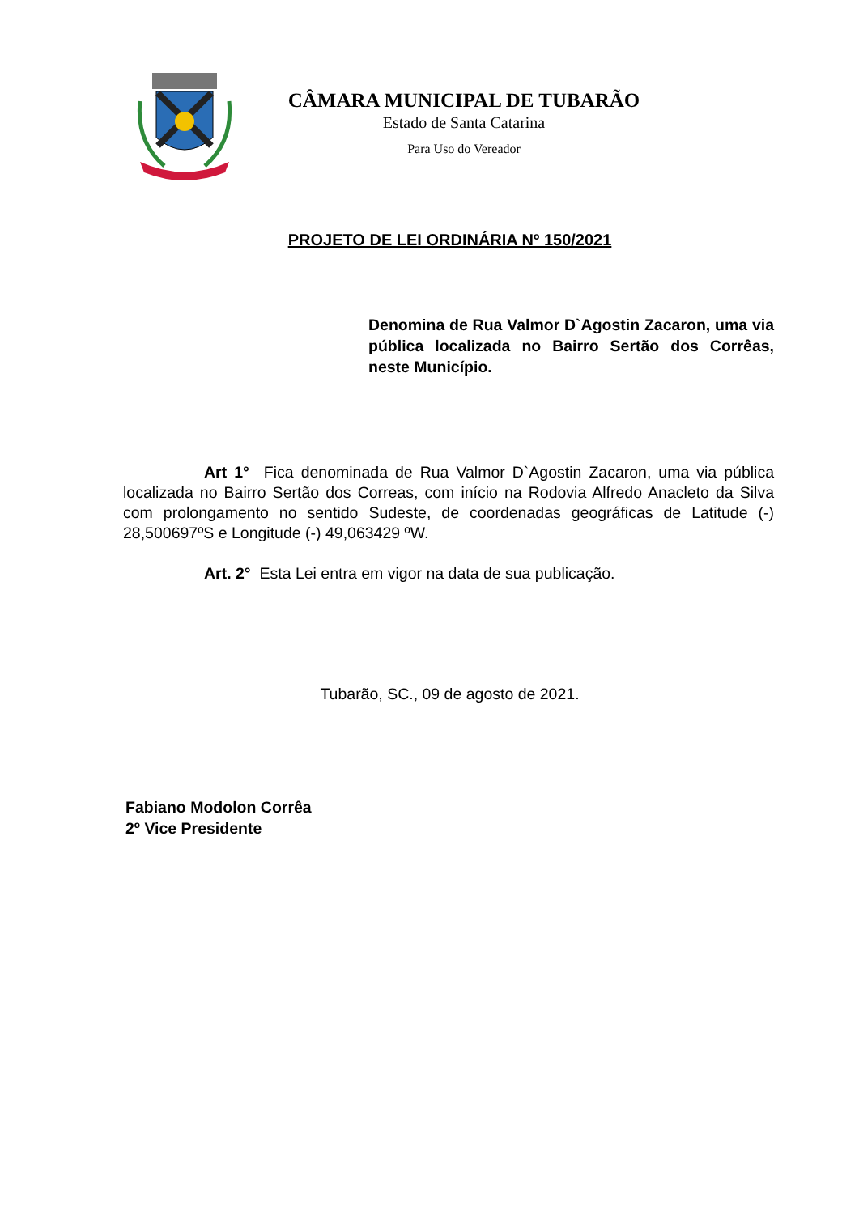CÂMARA MUNICIPAL DE TUBARÃO
Estado de Santa Catarina
Para Uso do Vereador
PROJETO DE LEI ORDINÁRIA Nº 150/2021
Denomina de Rua Valmor D`Agostin Zacaron, uma via pública localizada no Bairro Sertão dos Corrêas, neste Município.
Art 1° Fica denominada de Rua Valmor D`Agostin Zacaron, uma via pública localizada no Bairro Sertão dos Correas, com início na Rodovia Alfredo Anacleto da Silva com prolongamento no sentido Sudeste, de coordenadas geográficas de Latitude (-) 28,500697ºS e Longitude (-) 49,063429 ºW.
Art. 2° Esta Lei entra em vigor na data de sua publicação.
Tubarão, SC., 09 de agosto de 2021.
Fabiano Modolon Corrêa
2º Vice Presidente